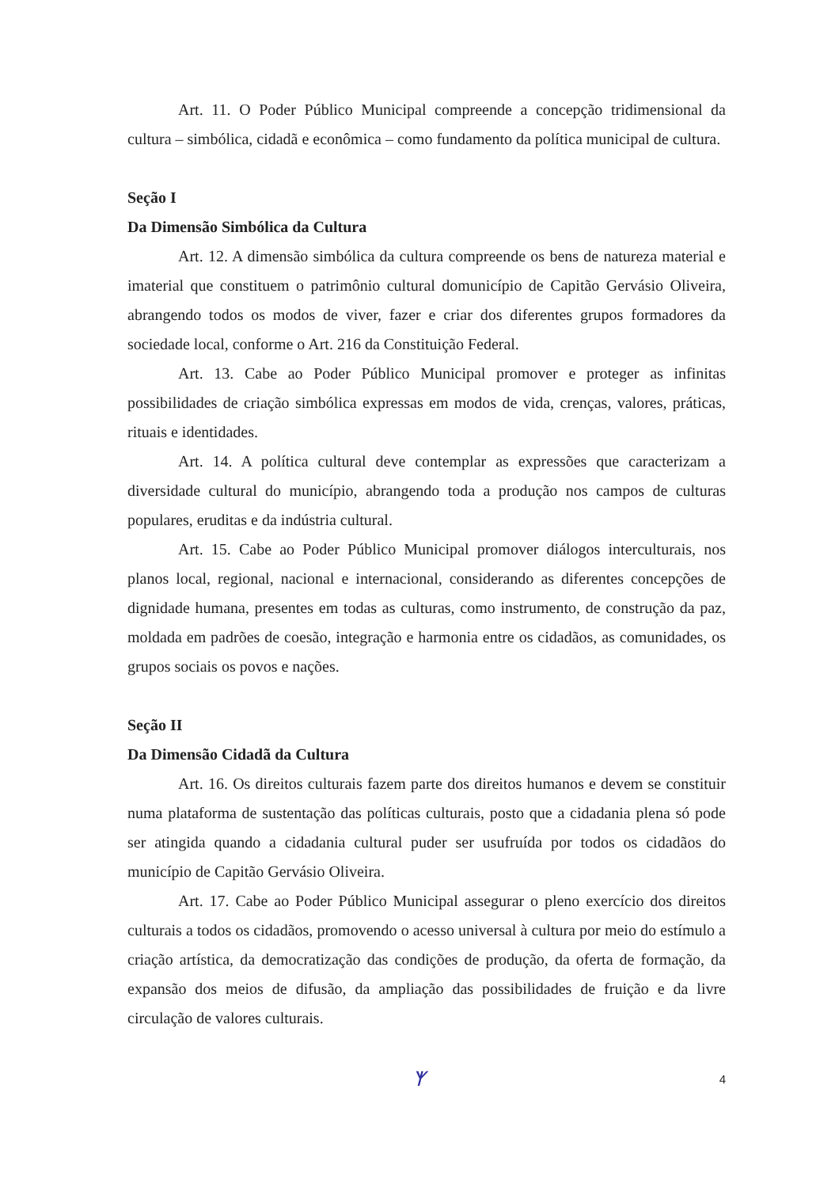Art. 11. O Poder Público Municipal compreende a concepção tridimensional da cultura – simbólica, cidadã e econômica – como fundamento da política municipal de cultura.
Seção I
Da Dimensão Simbólica da Cultura
Art. 12. A dimensão simbólica da cultura compreende os bens de natureza material e imaterial que constituem o patrimônio cultural domunicípio de Capitão Gervásio Oliveira, abrangendo todos os modos de viver, fazer e criar dos diferentes grupos formadores da sociedade local, conforme o Art. 216 da Constituição Federal.
Art. 13. Cabe ao Poder Público Municipal promover e proteger as infinitas possibilidades de criação simbólica expressas em modos de vida, crenças, valores, práticas, rituais e identidades.
Art. 14. A política cultural deve contemplar as expressões que caracterizam a diversidade cultural do município, abrangendo toda a produção nos campos de culturas populares, eruditas e da indústria cultural.
Art. 15. Cabe ao Poder Público Municipal promover diálogos interculturais, nos planos local, regional, nacional e internacional, considerando as diferentes concepções de dignidade humana, presentes em todas as culturas, como instrumento, de construção da paz, moldada em padrões de coesão, integração e harmonia entre os cidadãos, as comunidades, os grupos sociais os povos e nações.
Seção II
Da Dimensão Cidadã da Cultura
Art. 16. Os direitos culturais fazem parte dos direitos humanos e devem se constituir numa plataforma de sustentação das políticas culturais, posto que a cidadania plena só pode ser atingida quando a cidadania cultural puder ser usufruída por todos os cidadãos do município de Capitão Gervásio Oliveira.
Art. 17. Cabe ao Poder Público Municipal assegurar o pleno exercício dos direitos culturais a todos os cidadãos, promovendo o acesso universal à cultura por meio do estímulo a criação artística, da democratização das condições de produção, da oferta de formação, da expansão dos meios de difusão, da ampliação das possibilidades de fruição e da livre circulação de valores culturais.
ᛉ 4